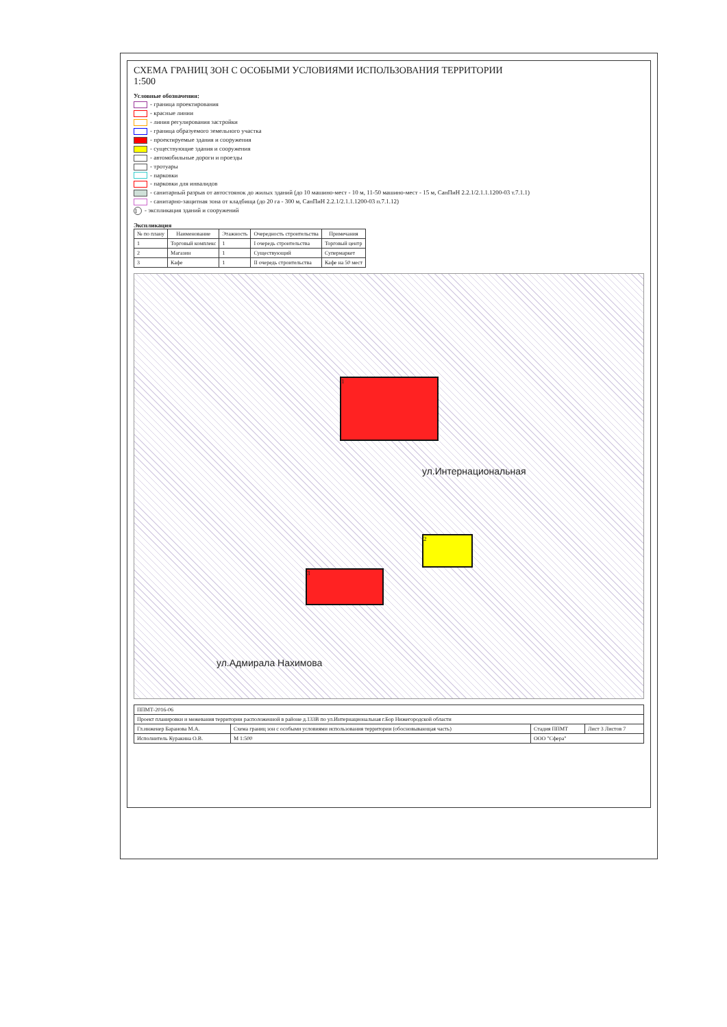СХЕМА ГРАНИЦ ЗОН С ОСОБЫМИ УСЛОВИЯМИ ИСПОЛЬЗОВАНИЯ ТЕРРИТОРИИ
1:500
Условные обозначения:
- граница проектирования
- красные линии
- линия регулирования застройки
- граница образуемого земельного участка
- проектируемые здания и сооружения
- существующие здания и сооружения
- автомобильные дороги и проезды
- тротуары
- парковки
- парковки для инвалидов
- санитарный разрыв от автостоянок до жилых зданий (до 10 машино-мест - 10 м, 11-50 машино-мест - 15 м, СанПиН 2.2.1/2.1.1.1200-03 т.7.1.1)
- санитарно-защитная зона от кладбища (до 20 га - 300 м, СанПиН 2.2.1/2.1.1.1200-03 п.7.1.12)
1 - экспликация зданий и сооружений
Экспликация
| № по плану | Наименование | Этажность | Очередность строительства | Примечания |
| --- | --- | --- | --- | --- |
| 1 | Торговый комплекс | 1 | I очередь строительства | Торговый центр |
| 2 | Магазин | 1 | Существующий | Супермаркет |
| 3 | Кафе | 1 | II очередь строительства | Кафе на 50 мест |
1
2
3
ул.Интернациональная
ул.Адмирала Нахимова
| ППМТ-2016-06 | | | |
| Проект планировки и межевания территории расположенной в районе д.133В по ул.Интернациональная г.Бор Нижегородской области | | | |
| Гл.инженер Баранова М.А. | Схема границ зон с особыми условиями использования территории (обосновывающая часть) | Стадия ППМТ | Лист 3 Листов 7 |
| Исполнитель Куракина О.В. | М 1:500 | ООО "Сфера" | |